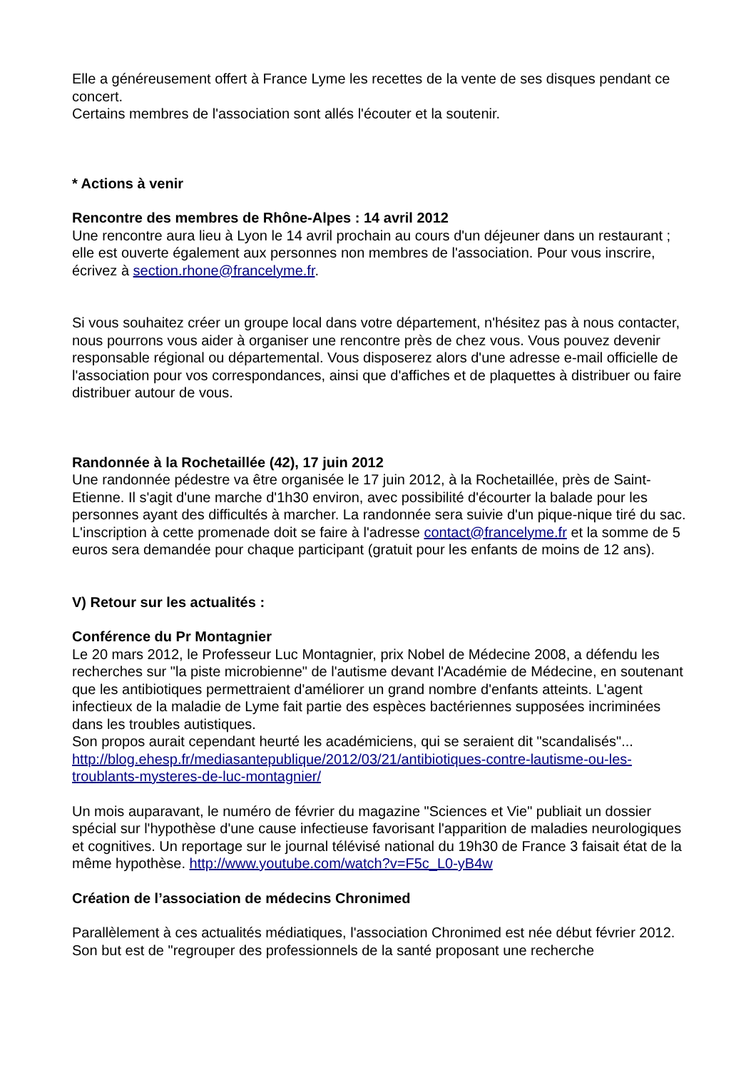Elle a généreusement offert à France Lyme les recettes de la vente de ses disques pendant ce concert.
Certains membres de l'association sont allés l'écouter et la soutenir.
* Actions à venir
Rencontre des membres de Rhône-Alpes : 14 avril 2012
Une rencontre aura lieu à Lyon le 14 avril prochain au cours d'un déjeuner dans un restaurant ; elle est ouverte également aux personnes non membres de l'association. Pour vous inscrire, écrivez à section.rhone@francelyme.fr.
Si vous souhaitez créer un groupe local dans votre département, n'hésitez pas à nous contacter, nous pourrons vous aider à organiser une rencontre près de chez vous. Vous pouvez devenir responsable régional ou départemental. Vous disposerez alors d'une adresse e-mail officielle de l'association pour vos correspondances, ainsi que d'affiches et de plaquettes à distribuer ou faire distribuer autour de vous.
Randonnée à la Rochetaillée (42), 17 juin 2012
Une randonnée pédestre va être organisée le 17 juin 2012, à la Rochetaillée, près de Saint-Etienne. Il s'agit d'une marche d'1h30 environ, avec possibilité d'écourter la balade pour les personnes ayant des difficultés à marcher. La randonnée sera suivie d'un pique-nique tiré du sac. L'inscription à cette promenade doit se faire à l'adresse contact@francelyme.fr et la somme de 5 euros sera demandée pour chaque participant (gratuit pour les enfants de moins de 12 ans).
V) Retour sur les actualités :
Conférence du Pr Montagnier
Le 20 mars 2012, le Professeur Luc Montagnier, prix Nobel de Médecine 2008, a défendu les recherches sur "la piste microbienne" de l'autisme devant l'Académie de Médecine, en soutenant que les antibiotiques permettraient d'améliorer un grand nombre d'enfants atteints. L'agent infectieux de la maladie de Lyme fait partie des espèces bactériennes supposées incriminées dans les troubles autistiques.
Son propos aurait cependant heurté les académiciens, qui se seraient dit "scandalisés"...
http://blog.ehesp.fr/mediasantepublique/2012/03/21/antibiotiques-contre-lautisme-ou-les-troublants-mysteres-de-luc-montagnier/
Un mois auparavant, le numéro de février du magazine "Sciences et Vie" publiait un dossier spécial sur l'hypothèse d'une cause infectieuse favorisant l'apparition de maladies neurologiques et cognitives. Un reportage sur le journal télévisé national du 19h30 de France 3 faisait état de la même hypothèse. http://www.youtube.com/watch?v=F5c_L0-yB4w
Création de l’association de médecins Chronimed
Parallèlement à ces actualités médiatiques, l'association Chronimed est née début février 2012. Son but est de "regrouper des professionnels de la santé proposant une recherche